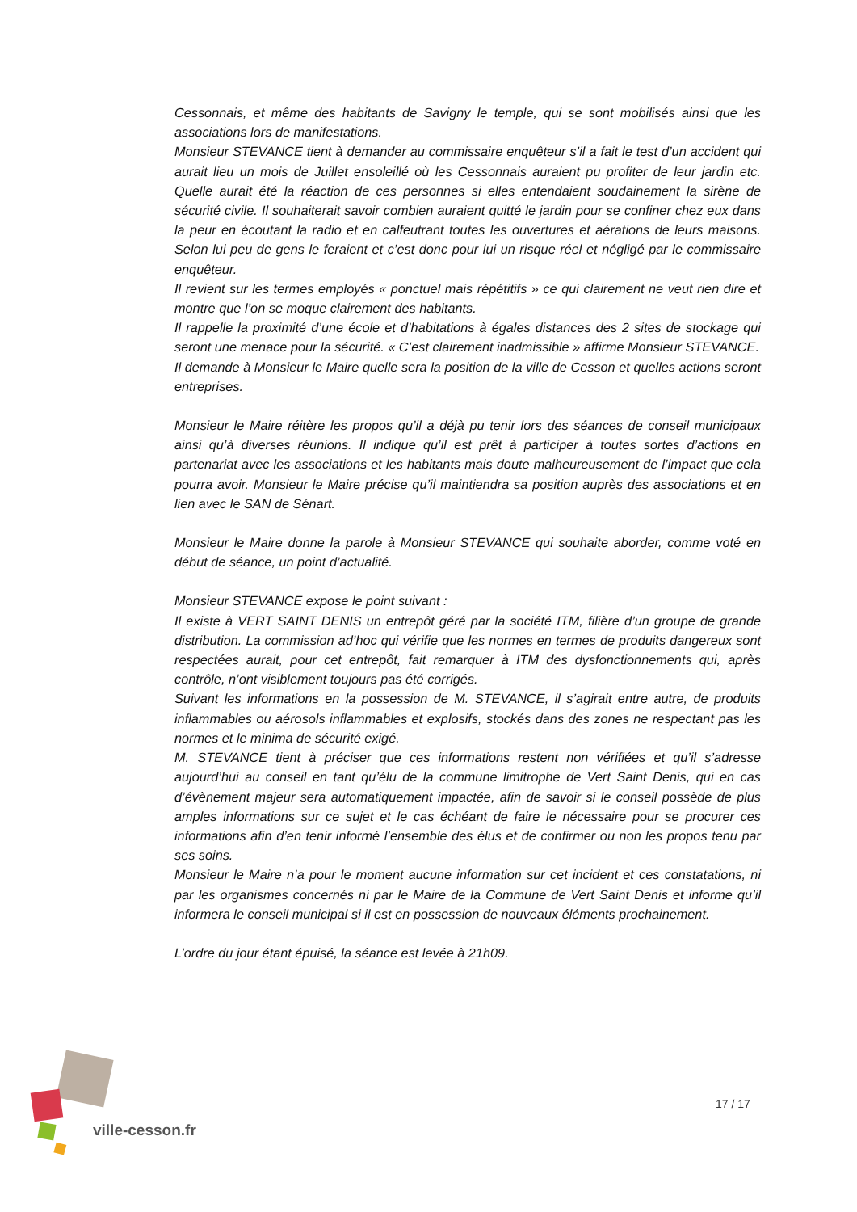Cessonnais, et même des habitants de Savigny le temple, qui se sont mobilisés ainsi que les associations lors de manifestations.
Monsieur STEVANCE tient à demander au commissaire enquêteur s’il a fait le test d’un accident qui aurait lieu un mois de Juillet ensoleillé où les Cessonnais auraient pu profiter de leur jardin etc. Quelle aurait été la réaction de ces personnes si elles entendaient soudainement la sirène de sécurité civile. Il souhaiterait savoir combien auraient quitté le jardin pour se confiner chez eux dans la peur en écoutant la radio et en calfeutrant toutes les ouvertures et aérations de leurs maisons. Selon lui peu de gens le feraient et c’est donc pour lui un risque réel et négligé par le commissaire enquêteur.
Il revient sur les termes employés « ponctuel mais répétitifs » ce qui clairement ne veut rien dire et montre que l’on se moque clairement des habitants.
Il rappelle la proximité d’une école et d’habitations à égales distances des 2 sites de stockage qui seront une menace pour la sécurité. « C’est clairement inadmissible » affirme Monsieur STEVANCE.
Il demande à Monsieur le Maire quelle sera la position de la ville de Cesson et quelles actions seront entreprises.
Monsieur le Maire réitère les propos qu’il a déjà pu tenir lors des séances de conseil municipaux ainsi qu’à diverses réunions. Il indique qu’il est prêt à participer à toutes sortes d’actions en partenariat avec les associations et les habitants mais doute malheureusement de l’impact que cela pourra avoir. Monsieur le Maire précise qu’il maintiendra sa position auprès des associations et en lien avec le SAN de Sénart.
Monsieur le Maire donne la parole à Monsieur STEVANCE qui souhaite aborder, comme voté en début de séance, un point d’actualité.
Monsieur STEVANCE expose le point suivant :
Il existe à VERT SAINT DENIS un entrepôt géré par la société ITM, filière d’un groupe de grande distribution. La commission ad’hoc qui vérifie que les normes en termes de produits dangereux sont respectées aurait, pour cet entrepôt, fait remarquer à ITM des dysfonctionnements qui, après contrôle, n’ont visiblement toujours pas été corrigés.
Suivant les informations en la possession de M. STEVANCE, il s’agirait entre autre, de produits inflammables ou aérosols inflammables et explosifs, stockés dans des zones ne respectant pas les normes et le minima de sécurité exigé.
M. STEVANCE tient à préciser que ces informations restent non vérifiées et qu’il s’adresse aujourd’hui au conseil en tant qu’élu de la commune limitrophe de Vert Saint Denis, qui en cas d’évènement majeur sera automatiquement impactée, afin de savoir si le conseil possède de plus amples informations sur ce sujet et le cas échéant de faire le nécessaire pour se procurer ces informations afin d’en tenir informé l’ensemble des élus et de confirmer ou non les propos tenu par ses soins.
Monsieur le Maire n’a pour le moment aucune information sur cet incident et ces constatations, ni par les organismes concernés ni par le Maire de la Commune de Vert Saint Denis et informe qu’il informera le conseil municipal si il est en possession de nouveaux éléments prochainement.
L’ordre du jour étant épuisé, la séance est levée à 21h09.
ville-cesson.fr
17 / 17